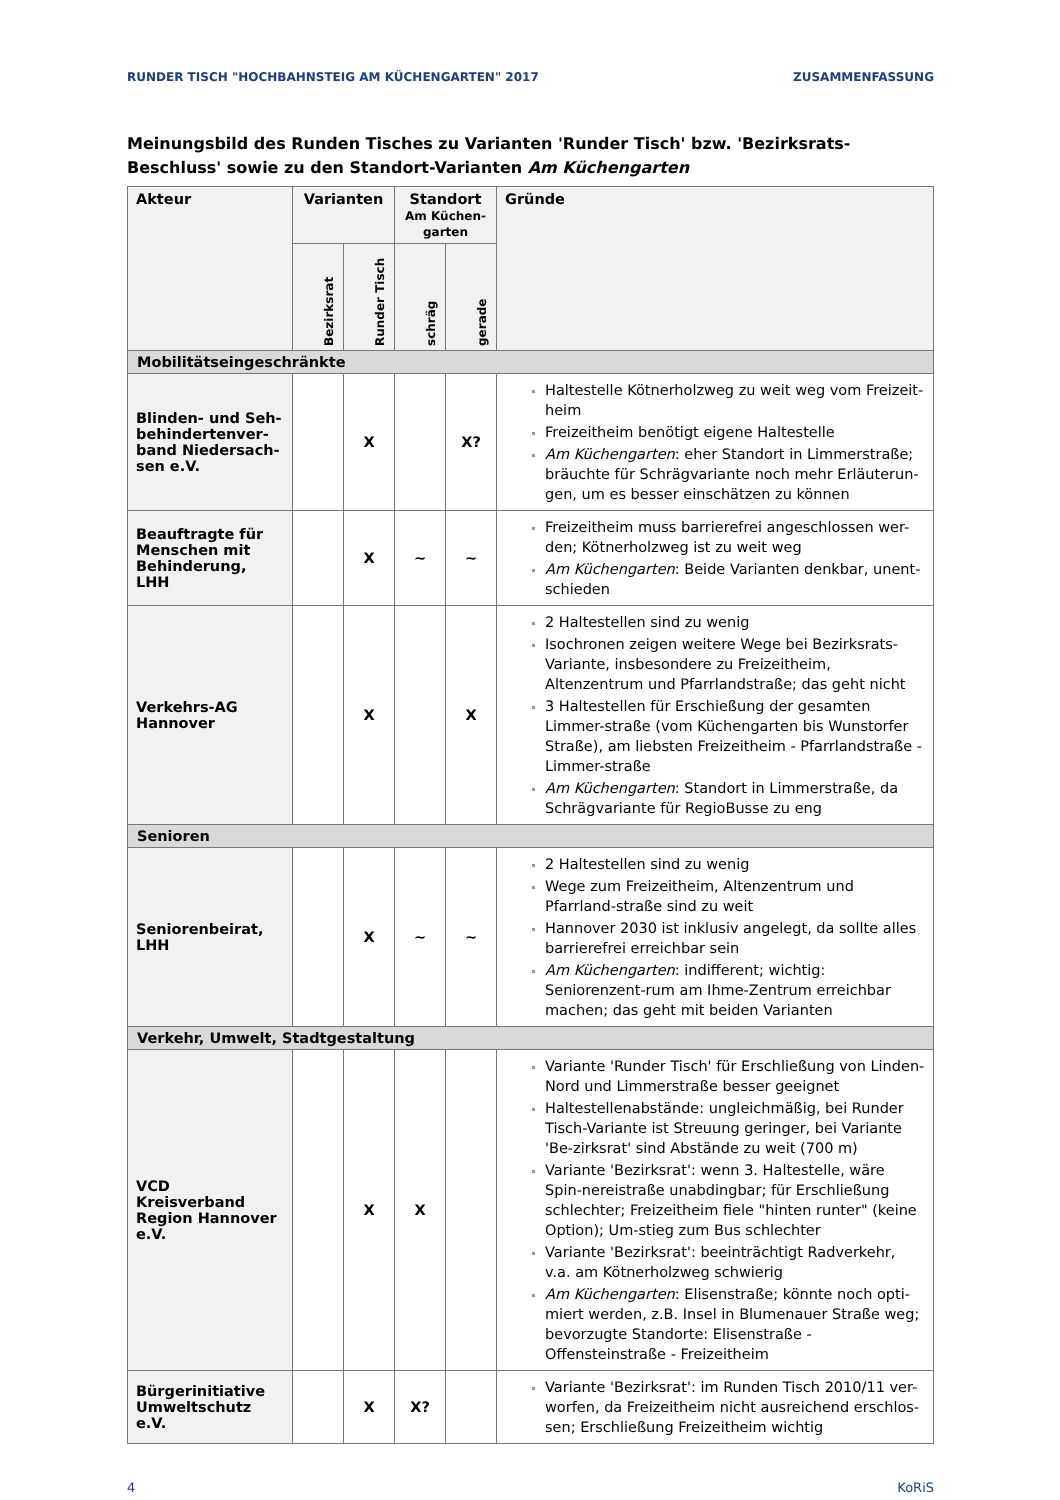RUNDER TISCH "HOCHBAHNSTEIG AM KÜCHENGARTEN" 2017 ZUSAMMENFASSUNG
Meinungsbild des Runden Tisches zu Varianten 'Runder Tisch' bzw. 'Bezirksrats-Beschluss' sowie zu den Standort-Varianten Am Küchengarten
| Akteur | Varianten | | Standort Am Küchen- garten | | Gründe |
| --- | --- | --- | --- | --- | --- |
| | Bezirksrat | Runder Tisch | | | |
| | | | schräg | gerade | |
| Mobilitätseingeschränkte | | | | | |
| Blinden- und Seh-behindertenver-band Niedersach-sen e.V. | | X | | X? | Haltestelle Kötnerholzweg zu weit weg vom Freizeit-heim Freizeitheim benötigt eigene Haltestelle Am Küchengarten : eher Standort in Limmerstraße; bräuchte für Schrägvariante noch mehr Erläuterun-gen, um es besser einschätzen zu können |
| Beauftragte für Menschen mit Behinderung, LHH | | X | ~ | ~ | Freizeitheim muss barrierefrei angeschlossen wer-den; Kötnerholzweg ist zu weit weg Am Küchengarten : Beide Varianten denkbar, unent-schieden |
| Verkehrs-AG Hannover | | X | | X | 2 Haltestellen sind zu wenig Isochronen zeigen weitere Wege bei Bezirksrats-Variante, insbesondere zu Freizeitheim, Altenzentrum und Pfarrlandstraße; das geht nicht 3 Haltestellen für Erschießung der gesamten Limmer-straße (vom Küchengarten bis Wunstorfer Straße), am liebsten Freizeitheim - Pfarrlandstraße - Limmer-straße Am Küchengarten : Standort in Limmerstraße, da Schrägvariante für RegioBusse zu eng |
| Senioren | | | | | |
| Seniorenbeirat, LHH | | X | ~ | ~ | 2 Haltestellen sind zu wenig Wege zum Freizeitheim, Altenzentrum und Pfarrland-straße sind zu weit Hannover 2030 ist inklusiv angelegt, da sollte alles barrierefrei erreichbar sein Am Küchengarten : indifferent; wichtig: Seniorenzent-rum am Ihme-Zentrum erreichbar machen; das geht mit beiden Varianten |
| Verkehr, Umwelt, Stadtgestaltung | | | | | |
| VCD Kreisverband Region Hannover e.V. | | X | X | | Variante 'Runder Tisch' für Erschließung von Linden-Nord und Limmerstraße besser geeignet Haltestellenabstände: ungleichmäßig, bei Runder Tisch-Variante ist Streuung geringer, bei Variante 'Be-zirksrat' sind Abstände zu weit (700 m) Variante 'Bezirksrat': wenn 3. Haltestelle, wäre Spin-nereistraße unabdingbar; für Erschließung schlechter; Freizeitheim fiele "hinten runter" (keine Option); Um-stieg zum Bus schlechter Variante 'Bezirksrat': beeinträchtigt Radverkehr, v.a. am Kötnerholzweg schwierig Am Küchengarten : Elisenstraße; könnte noch opti-miert werden, z.B. Insel in Blumenauer Straße weg; bevorzugte Standorte: Elisenstraße - Offensteinstraße - Freizeitheim |
| Bürgerinitiative Umweltschutz e.V. | | X | X? | | Variante 'Bezirksrat': im Runden Tisch 2010/11 ver-worfen, da Freizeitheim nicht ausreichend erschlos-sen; Erschließung Freizeitheim wichtig |
4 KoRiS